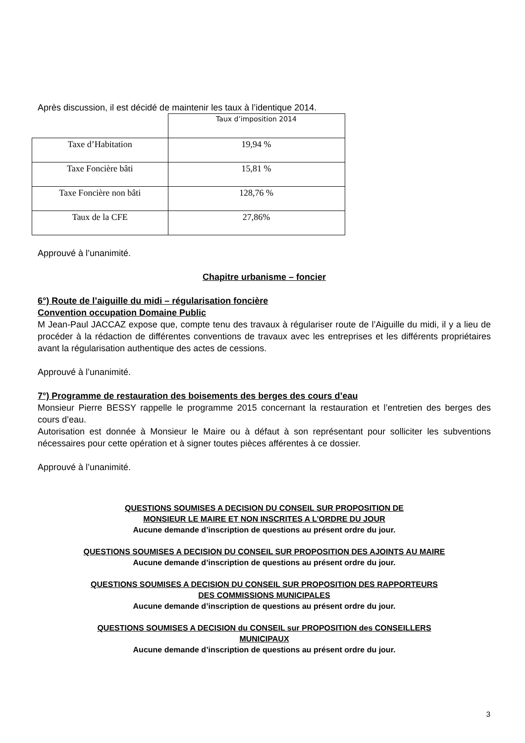Après discussion, il est décidé de maintenir les taux à l’identique 2014.
| | Taux d’imposition 2014 |
| Taxe d’Habitation | 19,94 % |
| Taxe Foncière bâti | 15,81 % |
| Taxe Foncière non bâti | 128,76 % |
| Taux de la CFE | 27,86% |
Approuvé à l’unanimité.
Chapitre urbanisme – foncier
6°) Route de l’aiguille du midi – régularisation foncière
Convention occupation Domaine Public
M Jean-Paul JACCAZ expose que, compte tenu des travaux à régulariser route de l’Aiguille du midi, il y a lieu de procéder à la rédaction de différentes conventions de travaux avec les entreprises et les différents propriétaires avant la régularisation authentique des actes de cessions.
Approuvé à l’unanimité.
7°) Programme de restauration des boisements des berges des cours d’eau
Monsieur Pierre BESSY rappelle le programme 2015 concernant la restauration et l’entretien des berges des cours d’eau.
Autorisation est donnée à Monsieur le Maire ou à défaut à son représentant pour solliciter les subventions nécessaires pour cette opération et à signer toutes pièces afférentes à ce dossier.
Approuvé à l’unanimité.
QUESTIONS SOUMISES A DECISION DU CONSEIL SUR PROPOSITION DE
MONSIEUR LE MAIRE ET NON INSCRITES A L’ORDRE DU JOUR
Aucune demande d’inscription de questions au présent ordre du jour.
QUESTIONS SOUMISES A DECISION DU CONSEIL SUR PROPOSITION DES AJOINTS AU MAIRE
Aucune demande d’inscription de questions au présent ordre du jour.
QUESTIONS SOUMISES A DECISION DU CONSEIL SUR PROPOSITION DES RAPPORTEURS
DES COMMISSIONS MUNICIPALES
Aucune demande d’inscription de questions au présent ordre du jour.
QUESTIONS SOUMISES A DECISION du CONSEIL sur PROPOSITION des CONSEILLERS
MUNICIPAUX
Aucune demande d’inscription de questions au présent ordre du jour.
3